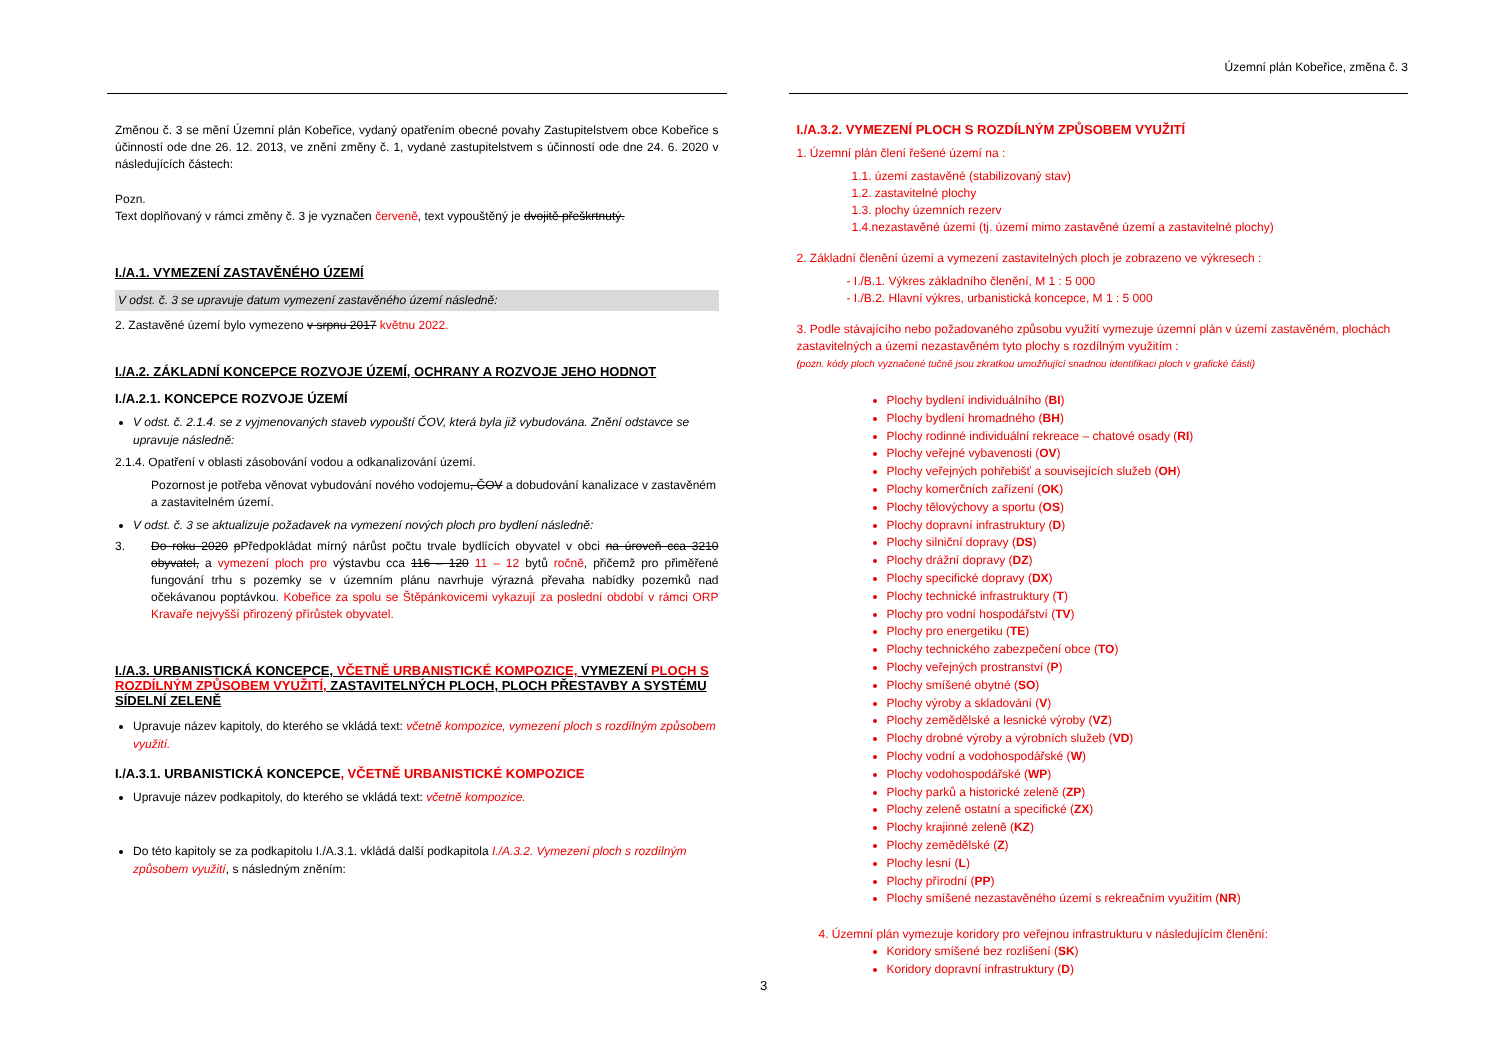Změnou č. 3 se mění Územní plán Kobeřice, vydaný opatřením obecné povahy Zastupitelstvem obce Kobeřice s účinností ode dne 26. 12. 2013, ve znění změny č. 1, vydané zastupitelstvem s účinností ode dne 24. 6. 2020 v následujících částech:
Pozn.
Text doplňovaný v rámci změny č. 3 je vyznačen červeně, text vypouštěný je dvojitě přeškrtnutý.
I./A.1. VYMEZENÍ ZASTAVĚNÉHO ÚZEMÍ
V odst. č. 3 se upravuje datum vymezení zastavěného území následně:
2. Zastavěné území bylo vymezeno v srpnu 2017 květnu 2022.
I./A.2. ZÁKLADNÍ KONCEPCE ROZVOJE ÚZEMÍ, OCHRANY A ROZVOJE JEHO HODNOT
I./A.2.1. KONCEPCE ROZVOJE ÚZEMÍ
V odst. č. 2.1.4. se z vyjmenovaných staveb vypouští ČOV, která byla již vybudována. Znění odstavce se upravuje následně:
2.1.4. Opatření v oblasti zásobování vodou a odkanalizování území.
Pozornost je potřeba věnovat vybudování nového vodojemu, ČOV a dobudování kanalizace v zastavěném a zastavitelném území.
V odst. č. 3 se aktualizuje požadavek na vymezení nových ploch pro bydlení následně:
3. Do roku 2020 pPředpokládat mírný nárůst počtu trvale bydlících obyvatel v obci na úroveň cca 3210 obyvatel, a vymezení ploch pro výstavbu cca 116 – 120 11 – 12 bytů ročně, přičemž pro přiměřené fungování trhu s pozemky se v územním plánu navrhuje výrazná převaha nabídky pozemků nad očekávanou poptávkou. Kobeřice za spolu se Štěpánkovicemi vykazují za poslední období v rámci ORP Kravaře nejvyšší přirozený přírůstek obyvatel.
I./A.3. URBANISTICKÁ KONCEPCE, VČETNĚ URBANISTICKÉ KOMPOZICE, VYMEZENÍ PLOCH S ROZDÍLNÝM ZPŮSOBEM VYUŽITÍ, ZASTAVITELNÝCH PLOCH, PLOCH PŘESTAVBY A SYSTÉMU SÍDELNÍ ZELENĚ
Upravuje název kapitoly, do kterého se vkládá text: včetně kompozice, vymezení ploch s rozdílným způsobem využití.
I./A.3.1. URBANISTICKÁ KONCEPCE, VČETNĚ URBANISTICKÉ KOMPOZICE
Upravuje název podkapitoly, do kterého se vkládá text: včetně kompozice.
Do této kapitoly se za podkapitolu I./A.3.1. vkládá další podkapitola I./A.3.2. Vymezení ploch s rozdílným způsobem využití, s následným zněním:
Územní plán Kobeřice, změna č. 3
I./A.3.2. VYMEZENÍ PLOCH S ROZDÍLNÝM ZPŮSOBEM VYUŽITÍ
1. Územní plán člení řešené území na :
1.1. území zastavěné (stabilizovaný stav)
1.2. zastavitelné plochy
1.3. plochy územních rezerv
1.4.nezastavěné území (tj. území mimo zastavěné území a zastavitelné plochy)
2. Základní členění území a vymezení zastavitelných ploch je zobrazeno ve výkresech :
- I./B.1. Výkres základního členění, M 1 : 5 000
- I./B.2. Hlavní výkres, urbanistická koncepce, M 1 : 5 000
3. Podle stávajícího nebo požadovaného způsobu využití vymezuje územní plán v území zastavěném, plochách zastavitelných a území nezastavěném tyto plochy s rozdílným využitím :
(pozn. kódy ploch vyznačené tučně jsou zkratkou umožňující snadnou identifikaci ploch v grafické části)
Plochy bydlení individuálního (BI)
Plochy bydlení hromadného (BH)
Plochy rodinné individuální rekreace – chatové osady (RI)
Plochy veřejné vybavenosti (OV)
Plochy veřejných pohřebišť a souvisejících služeb (OH)
Plochy komerčních zařízení (OK)
Plochy tělovýchovy a sportu (OS)
Plochy dopravní infrastruktury (D)
Plochy silniční dopravy (DS)
Plochy drážní dopravy (DZ)
Plochy specifické dopravy (DX)
Plochy technické infrastruktury (T)
Plochy pro vodní hospodářství (TV)
Plochy pro energetiku (TE)
Plochy technického zabezpečení obce (TO)
Plochy veřejných prostranství (P)
Plochy smíšené obytné (SO)
Plochy výroby a skladování (V)
Plochy zemědělské a lesnické výroby (VZ)
Plochy drobné výroby a výrobních služeb (VD)
Plochy vodní a vodohospodářské (W)
Plochy vodohospodářské (WP)
Plochy parků a historické zeleně (ZP)
Plochy zeleně ostatní a specifické (ZX)
Plochy krajinné zeleně (KZ)
Plochy zemědělské (Z)
Plochy lesní (L)
Plochy přírodní (PP)
Plochy smíšené nezastavěného území s rekreačním využitím (NR)
4. Územní plán vymezuje koridory pro veřejnou infrastrukturu v následujícím členění:
Koridory smíšené bez rozlišení (SK)
Koridory dopravní infrastruktury (D)
3